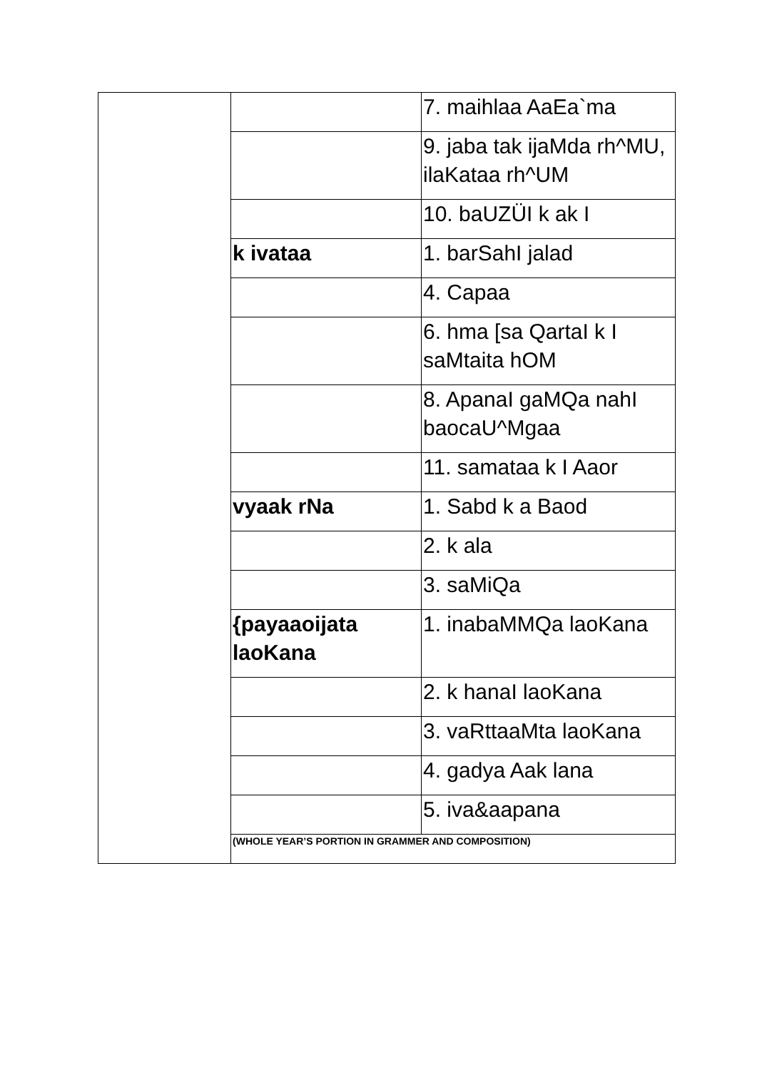| | | 7. maihlaa AaEa`ma |
| | | 9. jaba tak ijaMda rh^MU, ilaKataa rh^UM |
| | | 10. baUZÜI k ak I |
| | k ivataa | 1. barSahI jalad |
| | | 4. Capaa |
| | | 6. hma [sa QartaI k I saMtaita hOM |
| | | 8. ApanaI gaMQa nahI baocaU^Mgaa |
| | | 11. samataa k I Aaor |
| | vyaak rNa | 1. Sabd k a Baod |
| | | 2. k ala |
| | | 3. saMiQa |
| | {payaaoijata laoKana | 1. inabaMMQa laoKana |
| | | 2. k hanaI laoKana |
| | | 3. vaRttaaMta laoKana |
| | | 4. gadya Aak lana |
| | | 5. iva&aapana |
| | (WHOLE YEAR’S PORTION IN GRAMMER AND COMPOSITION) | |